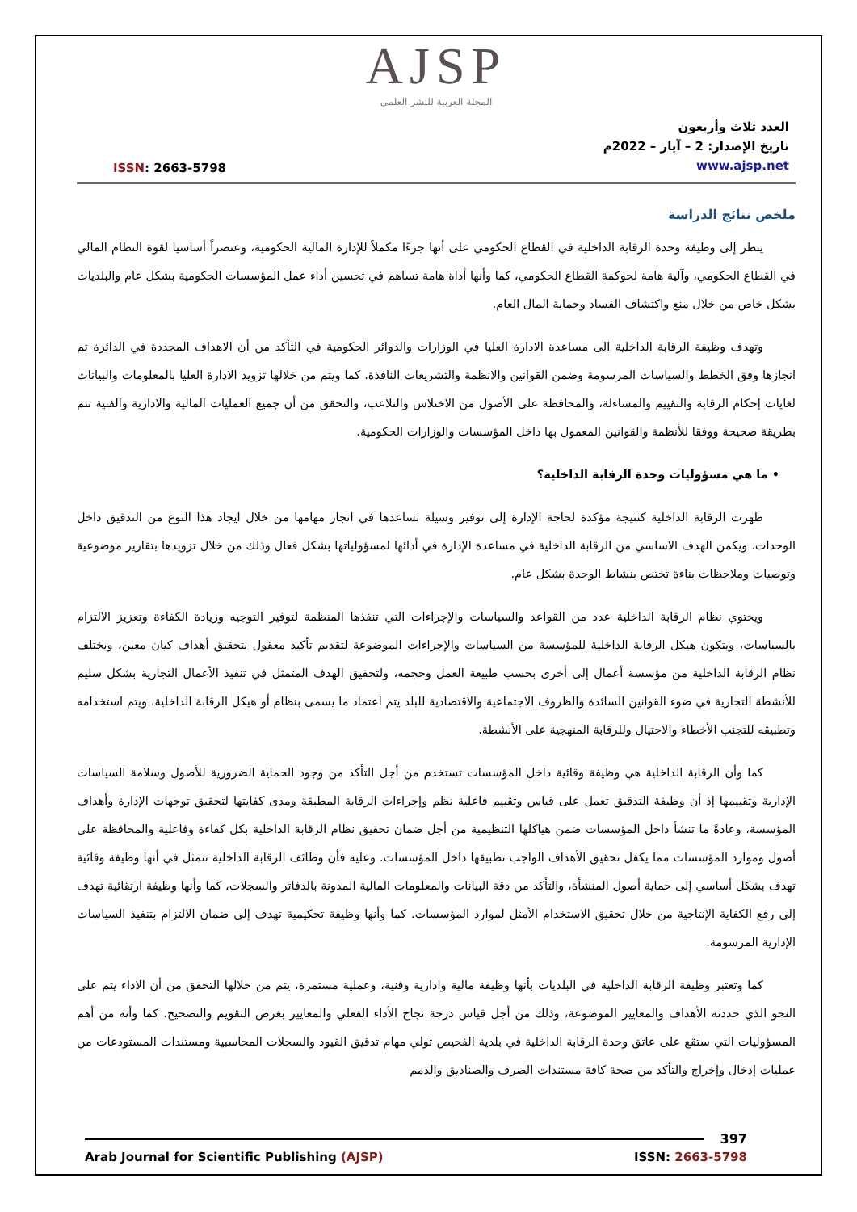AJSP
المجلة العربية للنشر العلمي
ISSN: 2663-5798
العدد ثلاث وأربعون
تاريخ الإصدار: 2 – آيار – 2022م
www.ajsp.net
ملخص نتائج الدراسة
ينظر إلى وظيفة وحدة الرقابة الداخلية في القطاع الحكومي على أنها جزءًا مكملاً للإدارة المالية الحكومية، وعنصراً أساسيا لقوة النظام المالي في القطاع الحكومي، وآلية هامة لحوكمة القطاع الحكومي، كما وأنها أداة هامة تساهم في تحسين أداء عمل المؤسسات الحكومية بشكل عام والبلديات بشكل خاص من خلال منع واكتشاف الفساد وحماية المال العام.
وتهدف وظيفة الرقابة الداخلية الى مساعدة الادارة العليا في الوزارات والدوائر الحكومية في التأكد من أن الاهداف المحددة في الدائرة تم انجازها وفق الخطط والسياسات المرسومة وضمن القوانين والانظمة والتشريعات النافذة. كما ويتم من خلالها تزويد الادارة العليا بالمعلومات والبيانات لغايات إحكام الرقابة والتقييم والمساءلة، والمحافظة على الأصول من الاختلاس والتلاعب، والتحقق من أن جميع العمليات المالية والادارية والفنية تتم بطريقة صحيحة ووفقا للأنظمة والقوانين المعمول بها داخل المؤسسات والوزارات الحكومية.
• ما هي مسؤوليات وحدة الرقابة الداخلية؟
ظهرت الرقابة الداخلية كنتيجة مؤكدة لحاجة الإدارة إلى توفير وسيلة تساعدها في انجاز مهامها من خلال ايجاد هذا النوع من التدقيق داخل الوحدات. ويكمن الهدف الاساسي من الرقابة الداخلية في مساعدة الإدارة في أدائها لمسؤولياتها بشكل فعال وذلك من خلال تزويدها بتقارير موضوعية وتوصيات وملاحظات بناءة تختص بنشاط الوحدة بشكل عام.
ويحتوي نظام الرقابة الداخلية عدد من القواعد والسياسات والإجراءات التي تنفذها المنظمة لتوفير التوجيه وزيادة الكفاءة وتعزيز الالتزام بالسياسات، ويتكون هيكل الرقابة الداخلية للمؤسسة من السياسات والإجراءات الموضوعة لتقديم تأكيد معقول بتحقيق أهداف كيان معين، ويختلف نظام الرقابة الداخلية من مؤسسة أعمال إلى أخرى بحسب طبيعة العمل وحجمه، ولتحقيق الهدف المتمثل في تنفيذ الأعمال التجارية بشكل سليم للأنشطة التجارية في ضوء القوانين السائدة والظروف الاجتماعية والاقتصادية للبلد يتم اعتماد ما يسمى بنظام أو هيكل الرقابة الداخلية، ويتم استخدامه وتطبيقه للتجنب الأخطاء والاحتيال وللرقابة المنهجية على الأنشطة.
كما وأن الرقابة الداخلية هي وظيفة وقائية داخل المؤسسات تستخدم من أجل التأكد من وجود الحماية الضرورية للأصول وسلامة السياسات الإدارية وتقييمها إذ أن وظيفة التدقيق تعمل على قياس وتقييم فاعلية نظم وإجراءات الرقابة المطبقة ومدى كفايتها لتحقيق توجهات الإدارة وأهداف المؤسسة، وعادةً ما تنشأ داخل المؤسسات ضمن هياكلها التنظيمية من أجل ضمان تحقيق نظام الرقابة الداخلية بكل كفاءة وفاعلية والمحافظة على أصول وموارد المؤسسات مما يكفل تحقيق الأهداف الواجب تطبيقها داخل المؤسسات. وعليه فأن وظائف الرقابة الداخلية تتمثل في أنها وظيفة وقائية تهدف بشكل أساسي إلى حماية أصول المنشأة، والتأكد من دقة البيانات والمعلومات المالية المدونة بالدفاتر والسجلات، كما وأنها وظيفة ارتقائية تهدف إلى رفع الكفاية الإنتاجية من خلال تحقيق الاستخدام الأمثل لموارد المؤسسات. كما وأنها وظيفة تحكيمية تهدف إلى ضمان الالتزام بتنفيذ السياسات الإدارية المرسومة.
كما وتعتبر وظيفة الرقابة الداخلية في البلديات بأنها وظيفة مالية وادارية وفنية، وعملية مستمرة، يتم من خلالها التحقق من أن الاداء يتم على النحو الذي حددته الأهداف والمعايير الموضوعة، وذلك من أجل قياس درجة نجاح الأداء الفعلي والمعايير بغرض التقويم والتصحيح. كما وأنه من أهم المسؤوليات التي ستقع على عاتق وحدة الرقابة الداخلية في بلدية الفحيص تولي مهام تدقيق القيود والسجلات المحاسبية ومستندات المستودعات من عمليات إدخال وإخراج والتأكد من صحة كافة مستندات الصرف والصناديق والذمم
397
Arab Journal for Scientific Publishing (AJSP) ISSN: 2663-5798